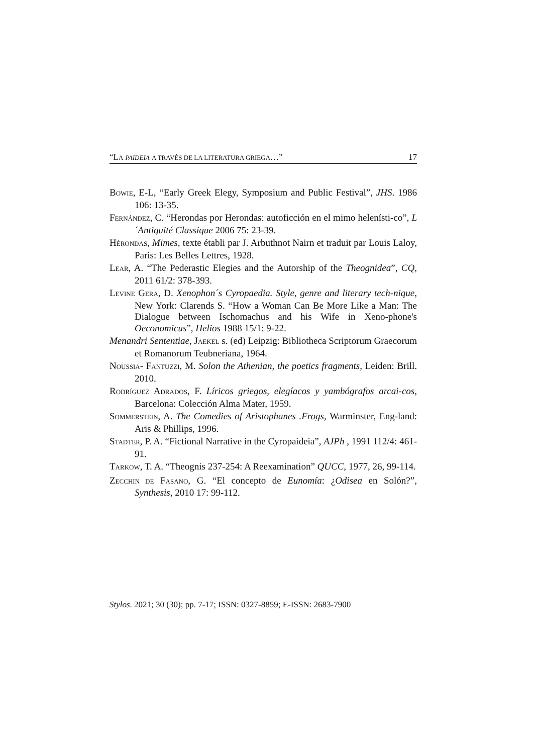“LA PAIDEIA A TRAVÉS DE LA LITERATURA GRIEGA…” 17
BOWIE, E-L, “Early Greek Elegy, Symposium and Public Festival”, JHS. 1986 106: 13-35.
FERNÁNDEZ, C. “Herondas por Herondas: autoficción en el mimo helenísti-co”, L´Antiquité Classique 2006 75: 23-39.
HÉRONDAS, Mimes, texte établi par J. Arbuthnot Nairn et traduit par Louis Laloy, Paris: Les Belles Lettres, 1928.
LEAR, A. “The Pederastic Elegies and the Autorship of the Theognidea”, CQ, 2011 61/2: 378-393.
LEVINE GERA, D. Xenophon´s Cyropaedia. Style, genre and literary tech-nique, New York: Clarends S. “How a Woman Can Be More Like a Man: The Dialogue between Ischomachus and his Wife in Xeno-phone's Oeconomicus”, Helios 1988 15/1: 9-22.
Menandri Sententiae, JAEKEL s. (ed) Leipzig: Bibliotheca Scriptorum Graecorum et Romanorum Teubneriana, 1964.
NOUSSIA- FANTUZZI, M. Solon the Athenian, the poetics fragments, Leiden: Brill. 2010.
RODRÍGUEZ ADRADOS, F. Líricos griegos, elegíacos y yambógrafos arcai-cos, Barcelona: Colección Alma Mater, 1959.
SOMMERSTEIN, A. The Comedies of Aristophanes .Frogs, Warminster, Eng-land: Aris & Phillips, 1996.
STADTER, P. A. “Fictional Narrative in the Cyropaideia”, AJPh , 1991 112/4: 461-91.
TARKOW, T. A. “Theognis 237-254: A Reexamination” QUCC, 1977, 26, 99-114.
ZECCHIN DE FASANO, G. “El concepto de Eunomía: ¿Odisea en Solón?”, Synthesis, 2010 17: 99-112.
Stylos. 2021; 30 (30); pp. 7-17; ISSN: 0327-8859; E-ISSN: 2683-7900